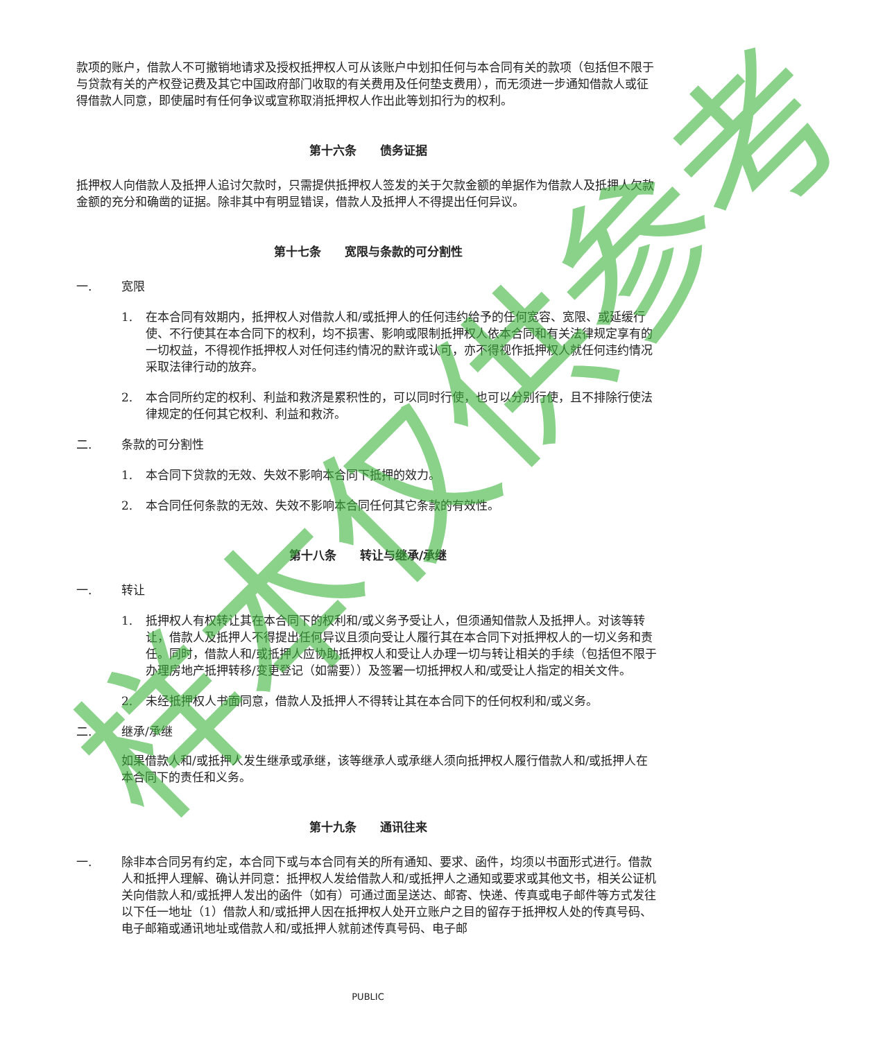款项的账户，借款人不可撤销地请求及授权抵押权人可从该账户中划扣任何与本合同有关的款项（包括但不限于与贷款有关的产权登记费及其它中国政府部门收取的有关费用及任何垫支费用），而无须进一步通知借款人或征得借款人同意，即使届时有任何争议或宣称取消抵押权人作出此等划扣行为的权利。
第十六条　　债务证据
抵押权人向借款人及抵押人追讨欠款时，只需提供抵押权人签发的关于欠款金额的单据作为借款人及抵押人欠款金额的充分和确凿的证据。除非其中有明显错误，借款人及抵押人不得提出任何异议。
第十七条　　宽限与条款的可分割性
一. 宽限
1. 在本合同有效期内，抵押权人对借款人和/或抵押人的任何违约给予的任何宽容、宽限、或延缓行使、不行使其在本合同下的权利，均不损害、影响或限制抵押权人依本合同和有关法律规定享有的一切权益，不得视作抵押权人对任何违约情况的默许或认可，亦不得视作抵押权人就任何违约情况采取法律行动的放弃。
2. 本合同所约定的权利、利益和救济是累积性的，可以同时行使，也可以分别行使，且不排除行使法律规定的任何其它权利、利益和救济。
二. 条款的可分割性
1. 本合同下贷款的无效、失效不影响本合同下抵押的效力。
2. 本合同任何条款的无效、失效不影响本合同任何其它条款的有效性。
第十八条　　转让与继承/承继
一. 转让
1. 抵押权人有权转让其在本合同下的权利和/或义务予受让人，但须通知借款人及抵押人。对该等转让，借款人及抵押人不得提出任何异议且须向受让人履行其在本合同下对抵押权人的一切义务和责任。同时，借款人和/或抵押人应协助抵押权人和受让人办理一切与转让相关的手续（包括但不限于办理房地产抵押转移/变更登记（如需要））及签署一切抵押权人和/或受让人指定的相关文件。
2. 未经抵押权人书面同意，借款人及抵押人不得转让其在本合同下的任何权利和/或义务。
二. 继承/承继
如果借款人和/或抵押人发生继承或承继，该等继承人或承继人须向抵押权人履行借款人和/或抵押人在本合同下的责任和义务。
第十九条　　通讯往来
一. 除非本合同另有约定，本合同下或与本合同有关的所有通知、要求、函件，均须以书面形式进行。借款人和抵押人理解、确认并同意：抵押权人发给借款人和/或抵押人之通知或要求或其他文书，相关公证机关向借款人和/或抵押人发出的函件（如有）可通过面呈送达、邮寄、快递、传真或电子邮件等方式发往以下任一地址（1）借款人和/或抵押人因在抵押权人处开立账户之目的留存于抵押权人处的传真号码、电子邮箱或通讯地址或借款人和/或抵押人就前述传真号码、电子邮
样本仅供参考
PUBLIC